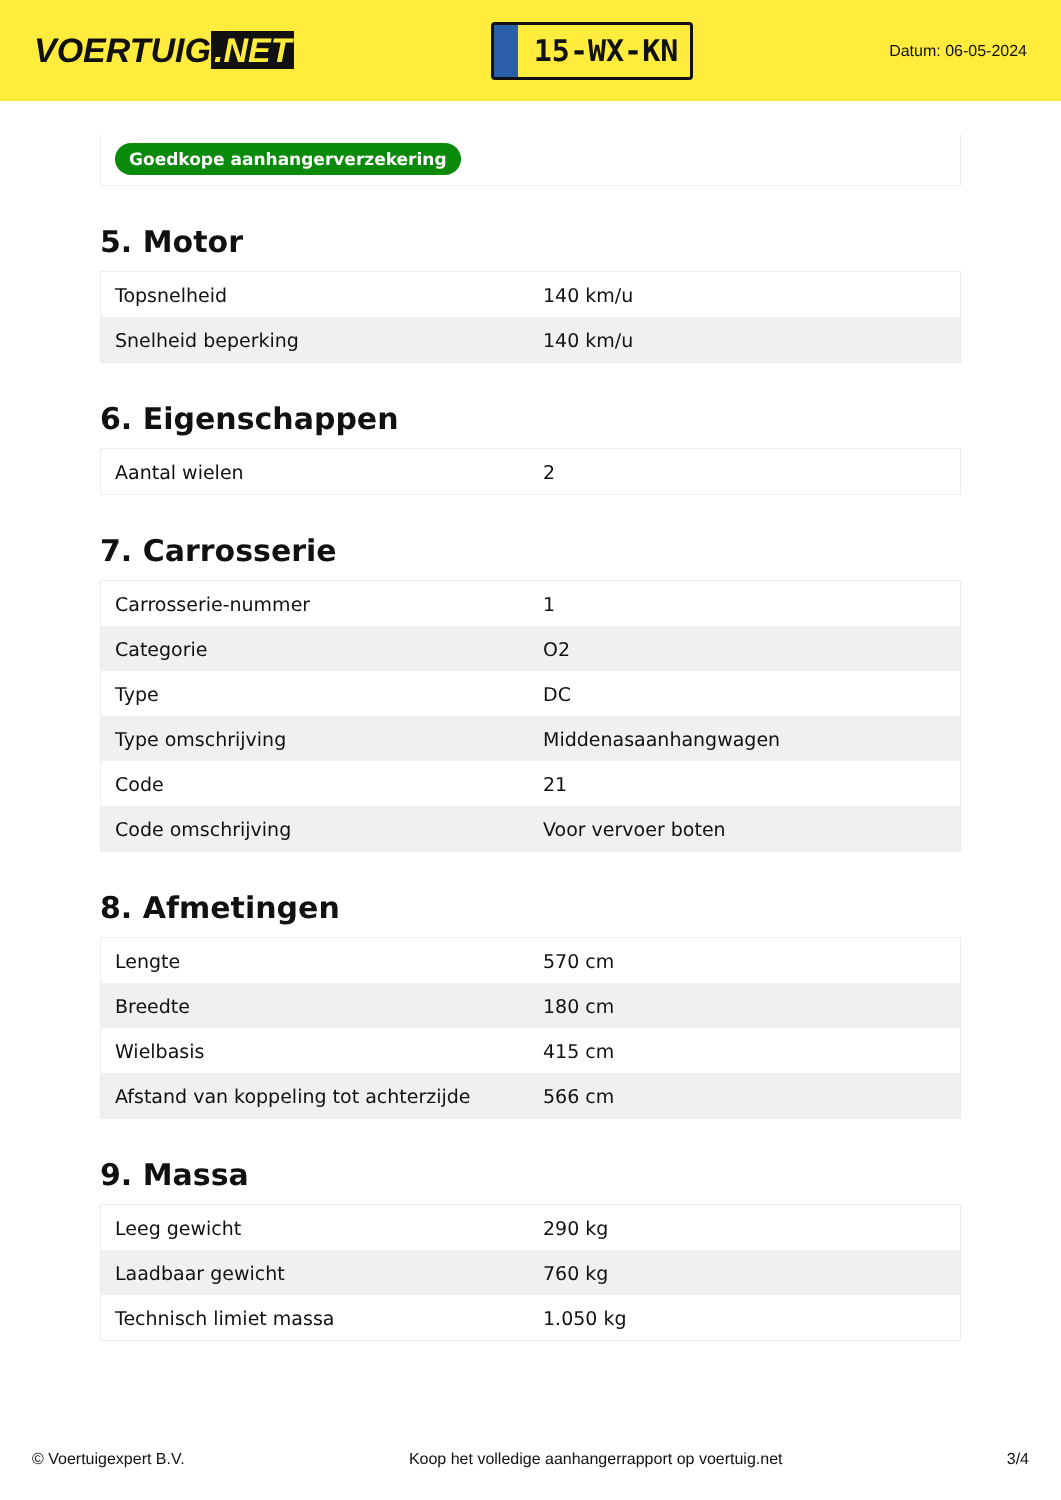VOERTUIG.NET
15-WX-KN
Datum: 06-05-2024
Goedkope aanhangerverzekering
5. Motor
| Topsnelheid | 140 km/u |
| Snelheid beperking | 140 km/u |
6. Eigenschappen
| Aantal wielen | 2 |
7. Carrosserie
| Carrosserie-nummer | 1 |
| Categorie | O2 |
| Type | DC |
| Type omschrijving | Middenasaanhangwagen |
| Code | 21 |
| Code omschrijving | Voor vervoer boten |
8. Afmetingen
| Lengte | 570 cm |
| Breedte | 180 cm |
| Wielbasis | 415 cm |
| Afstand van koppeling tot achterzijde | 566 cm |
9. Massa
| Leeg gewicht | 290 kg |
| Laadbaar gewicht | 760 kg |
| Technisch limiet massa | 1.050 kg |
© Voertuigexpert B.V. Koop het volledige aanhangerrapport op voertuig.net 3/4